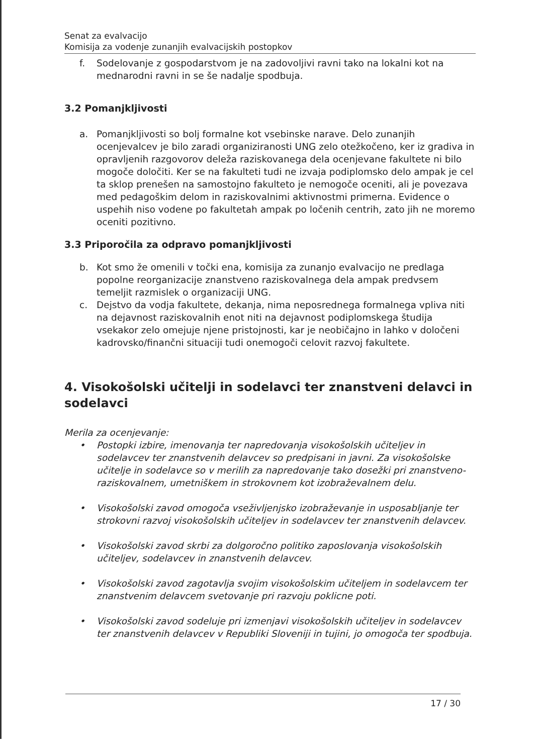Senat za evalvacijo
Komisija za vodenje zunanjih evalvacijskih postopkov
f. Sodelovanje z gospodarstvom je na zadovoljivi ravni tako na lokalni kot na mednarodni ravni in se še nadalje spodbuja.
3.2 Pomanjkljivosti
a. Pomanjkljivosti so bolj formalne kot vsebinske narave. Delo zunanjih ocenjevalcev je bilo zaradi organiziranosti UNG zelo otežkočeno, ker iz gradiva in opravljenih razgovorov deleža raziskovanega dela ocenjevane fakultete ni bilo mogoče določiti. Ker se na fakulteti tudi ne izvaja podiplomsko delo ampak je cel ta sklop prenešen na samostojno fakulteto je nemogoče oceniti, ali je povezava med pedagoškim delom in raziskovalnimi aktivnostmi primerna. Evidence o uspehih niso vodene po fakultetah ampak po ločenih centrih, zato jih ne moremo oceniti pozitivno.
3.3 Priporočila za odpravo pomanjkljivosti
b. Kot smo že omenili v točki ena, komisija za zunanjo evalvacijo ne predlaga popolne reorganizacije znanstveno raziskovalnega dela ampak predvsem temeljit razmislek o organizaciji UNG.
c. Dejstvo da vodja fakultete, dekanja, nima neposrednega formalnega vpliva niti na dejavnost raziskovalnih enot niti na dejavnost podiplomskega študija vsekakor zelo omejuje njene pristojnosti, kar je neobičajno in lahko v določeni kadrovsko/finančni situaciji tudi onemogoči celovit razvoj fakultete.
4. Visokošolski učitelji in sodelavci ter znanstveni delavci in sodelavci
Merila za ocenjevanje:
• Postopki izbire, imenovanja ter napredovanja visokošolskih učiteljev in sodelavcev ter znanstvenih delavcev so predpisani in javni. Za visokošolske učitelje in sodelavce so v merilih za napredovanje tako dosežki pri znanstveno-raziskovalnem, umetniškem in strokovnem kot izobraževalnem delu.
• Visokošolski zavod omogoča vseživljenjsko izobraževanje in usposabljanje ter strokovni razvoj visokošolskih učiteljev in sodelavcev ter znanstvenih delavcev.
• Visokošolski zavod skrbi za dolgoročno politiko zaposlovanja visokošolskih učiteljev, sodelavcev in znanstvenih delavcev.
• Visokošolski zavod zagotavlja svojim visokošolskim učiteljem in sodelavcem ter znanstvenim delavcem svetovanje pri razvoju poklicne poti.
• Visokošolski zavod sodeluje pri izmenjavi visokošolskih učiteljev in sodelavcev ter znanstvenih delavcev v Republiki Sloveniji in tujini, jo omogoča ter spodbuja.
17 / 30